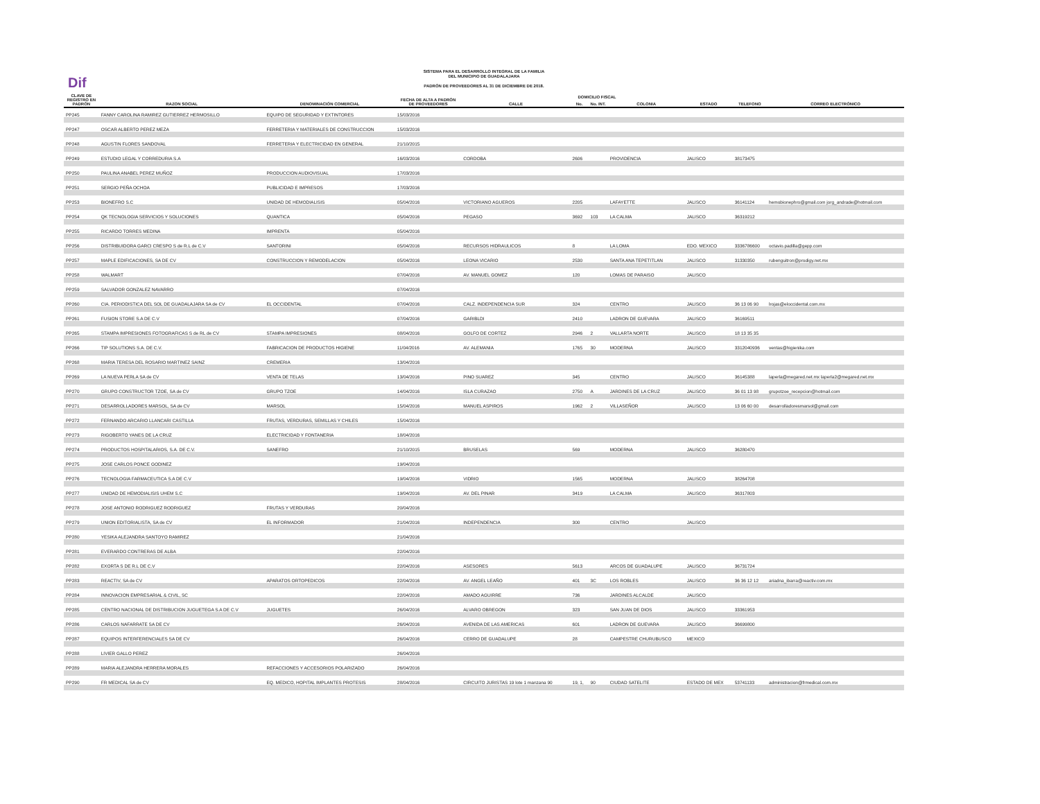Dif
SISTEMA PARA EL DESARROLLO INTEGRAL DE LA FAMILIA
DEL MUNICIPIO DE GUADALAJARA
PADRÓN DE PROVEEDORES AL 31 DE DICIEMBRE DE 2018.
| CLAVE DE REGISTRO EN PADRÓN | RAZON SOCIAL | DENOMINACIÓN COMERCIAL | FECHA DE ALTA A PADRÓN DE PROVEEDORES | DOMICILIO FISCAL | | | | | TELEFONO | CORREO ELECTRÓNICO |
| --- | --- | --- | --- | --- | --- | --- | --- | --- | --- | --- |
| | | | | CALLE | No. | No. INT. | COLONIA | ESTADO | | |
| PP245 | FANNY CAROLINA RAMIREZ GUTIERREZ HERMOSILLO | EQUIPO DE SEGURIDAD Y EXTINTORES | 15/03/2016 | | | | | | | |
| PP247 | OSCAR ALBERTO PEREZ MEZA | FERRETERIA Y MATERIALES DE CONSTRUCCION | 15/03/2016 | | | | | | | |
| PP248 | AGUSTIN FLORES SANDOVAL | FERRETERIA Y ELECTRICIDAD EN GENERAL | 21/10/2015 | | | | | | | |
| PP249 | ESTUDIO LEGAL Y CORREDURIA S.A | | 16/03/2016 | CORDOBA | 2606 | | PROVIDENCIA | JALISCO | 38173475 | |
| PP250 | PAULINA ANABEL PEREZ MUÑOZ | PRODUCCION AUDIOVISUAL | 17/03/2016 | | | | | | | |
| PP251 | SERGIO PEÑA OCHOA | PUBLICIDAD E IMPRESOS | 17/03/2016 | | | | | | | |
| PP253 | BIONEFRO S.C | UNIDAD DE HEMODIALISIS | 05/04/2016 | VICTORIANO AGUEROS | 2205 | | LAFAYETTE | JALISCO | 36141124 | hemobionephro@gmail.com jorg_andrade@hotmail.com |
| PP254 | QK TECNOLOGIA SERVICIOS Y SOLUCIONES | QUANTICA | 05/04/2016 | PEGASO | 3692 | 103 | LA CALMA | JALISCO | 36319212 | |
| PP255 | RICARDO TORRES MEDINA | IMPRENTA | 05/04/2016 | | | | | | | |
| PP256 | DISTRIBUIDORA GARCI CRESPO S de R.L de C.V | SANTORINI | 05/04/2016 | RECURSOS HIDRAULICOS | 8 | | LA LOMA | EDO. MEXICO | 3336786600 | octavio.padilla@gepp.com |
| PP257 | MAPLE EDIFICACIONES, SA DE CV | CONSTRUCCION Y REMODELACION | 05/04/2016 | LEONA VICARIO | 2530 | | SANTA ANA TEPETITLAN | JALISCO | 31330350 | rubenguitron@prodigy.net.mx |
| PP258 | WALMART | | 07/04/2016 | AV. MANUEL GOMEZ | 120 | | LOMAS DE PARAISO | JALISCO | | |
| PP259 | SALVADOR GONZALEZ NAVARRO | | 07/04/2016 | | | | | | | |
| PP260 | CIA. PERIODISTICA DEL SOL DE GUADALAJARA SA de CV | EL OCCIDENTAL | 07/04/2016 | CALZ. INDEPENDENCIA SUR | 324 | | CENTRO | JALISCO | 36 13 06 90 | lrojas@eloccidental.com.mx |
| PP261 | FUSION STORE S.A DE C.V | | 07/04/2016 | GARIBLDI | 2410 | | LADRON DE GUEVARA | JALISCO | 36169511 | |
| PP265 | STAMPA IMPRESIONES FOTOGRAFICAS S de RL de CV | STAMPA IMPRESIONES | 08/04/2016 | GOLFO DE CORTEZ | 2946 | 2 | VALLARTA NORTE | JALISCO | 18 13 35 35 | |
| PP266 | TIP SOLUTIONS S.A. DE C.V. | FABRICACION DE PRODUCTOS HIGIENE | 11/04/2016 | AV. ALEMANIA | 1765 | 30 | MODERNA | JALISCO | 3312040936 | ventas@higienika.com |
| PP268 | MARIA TERESA DEL ROSARIO MARTINEZ SAINZ | CREMERIA | 13/04/2016 | | | | | | | |
| PP269 | LA NUEVA PERLA SA de CV | VENTA DE TELAS | 13/04/2016 | PINO SUAREZ | 345 | | CENTRO | JALISCO | 36145388 | laperla@megared.net.mx laperla2@megared.net.mx |
| PP270 | GRUPO CONSTRUCTOR TZOE, SA de CV | GRUPO TZOE | 14/04/2016 | ISLA CURAZAO | 2750 | A | JARDINES DE LA CRUZ | JALISCO | 36 01 13 98 | grupotzoe_recepcion@hotmail.com |
| PP271 | DESARROLLADORES MARSOL, SA de CV | MARSOL | 15/04/2016 | MANUEL ASPIROS | 1962 | 2 | VILLASEÑOR | JALISCO | 13 06 60 00 | desarrolladoresmarsol@gmail.com |
| PP272 | FERNANDO ARCARIO LLANCARI CASTILLA | FRUTAS, VERDURAS, SEMILLAS Y CHILES | 15/04/2016 | | | | | | | |
| PP273 | RIGOBERTO YANES DE LA CRUZ | ELECTRICIDAD Y FONTANERIA | 18/04/2016 | | | | | | | |
| PP274 | PRODUCTOS HOSPITALARIOS, S.A. DE C.V. | SANEFRO | 21/10/2015 | BRUSELAS | 569 | | MODERNA | JALISCO | 36280470 | |
| PP275 | JOSE CARLOS PONCE GODINEZ | | 19/04/2016 | | | | | | | |
| PP276 | TECNOLOGIA FARMACEUTICA S.A DE C.V | | 19/04/2016 | VIDRIO | 1565 | | MODERNA | JALISCO | 38264708 | |
| PP277 | UNIDAD DE HEMODIALISIS UHEM S.C | | 19/04/2016 | AV. DEL PINAR | 3419 | | LA CALMA | JALISCO | 36317803 | |
| PP278 | JOSE ANTONIO RODRIGUEZ RODRIGUEZ | FRUTAS Y VERDURAS | 20/04/2016 | | | | | | | |
| PP279 | UNION EDITORIALISTA, SA de CV | EL INFORMADOR | 21/04/2016 | INDEPENDENCIA | 300 | | CENTRO | JALISCO | | |
| PP280 | YESIKA ALEJANDRA SANTOYO RAMIREZ | | 21/04/2016 | | | | | | | |
| PP281 | EVERARDO CONTRERAS DE ALBA | | 22/04/2016 | | | | | | | |
| PP282 | EXORTA S DE R.L DE C.V | | 22/04/2016 | ASESORES | 5613 | | ARCOS DE GUADALUPE | JALISCO | 36731724 | |
| PP283 | REACTIV, SA de CV | APARATOS ORTOPEDICOS | 22/04/2016 | AV. ANGEL LEAÑO | 401 | 3C | LOS ROBLES | JALISCO | 36 36 12 12 | ariadna_ibarra@reactiv.com.mx |
| PP284 | INNOVACION EMPRESARIAL & CIVIL, SC | | 22/04/2016 | AMADO AGUIRRE | 736 | | JARDINES ALCALDE | JALISCO | | |
| PP285 | CENTRO NACIONAL DE DISTRIBUCION JUGUETEGA S.A DE C.V | JUGUETES | 26/04/2016 | ALVARO OBREGON | 323 | | SAN JUAN DE DIOS | JALISCO | 33361953 | |
| PP286 | CARLOS NAFARRATE SA DE CV | | 26/04/2016 | AVENIDA DE LAS AMERICAS | 601 | | LADRON DE GUEVARA | JALISCO | 36699800 | |
| PP287 | EQUIPOS INTERFERENCIALES SA DE CV | | 26/04/2016 | CERRO DE GUADALUPE | 28 | | CAMPESTRE CHURUBUSCO | MEXICO | | |
| PP288 | LIVIER GALLO PEREZ | | 26/04/2016 | | | | | | | |
| PP289 | MARIA ALEJANDRA HERRERA MORALES | REFACCIONES Y ACCESORIOS POLARIZADO | 26/04/2016 | | | | | | | |
| PP290 | FR MEDICAL SA de CV | EQ. MEDICO, HOPITAL IMPLANTES PROTESIS | 28/04/2016 | CIRCUITO JURISTAS 19 lote 1 manzana 90 | 19, 1, | 90 | CIUDAD SATELITE | ESTADO DE MEX | 53741133 | administracion@frmedical.com.mx |